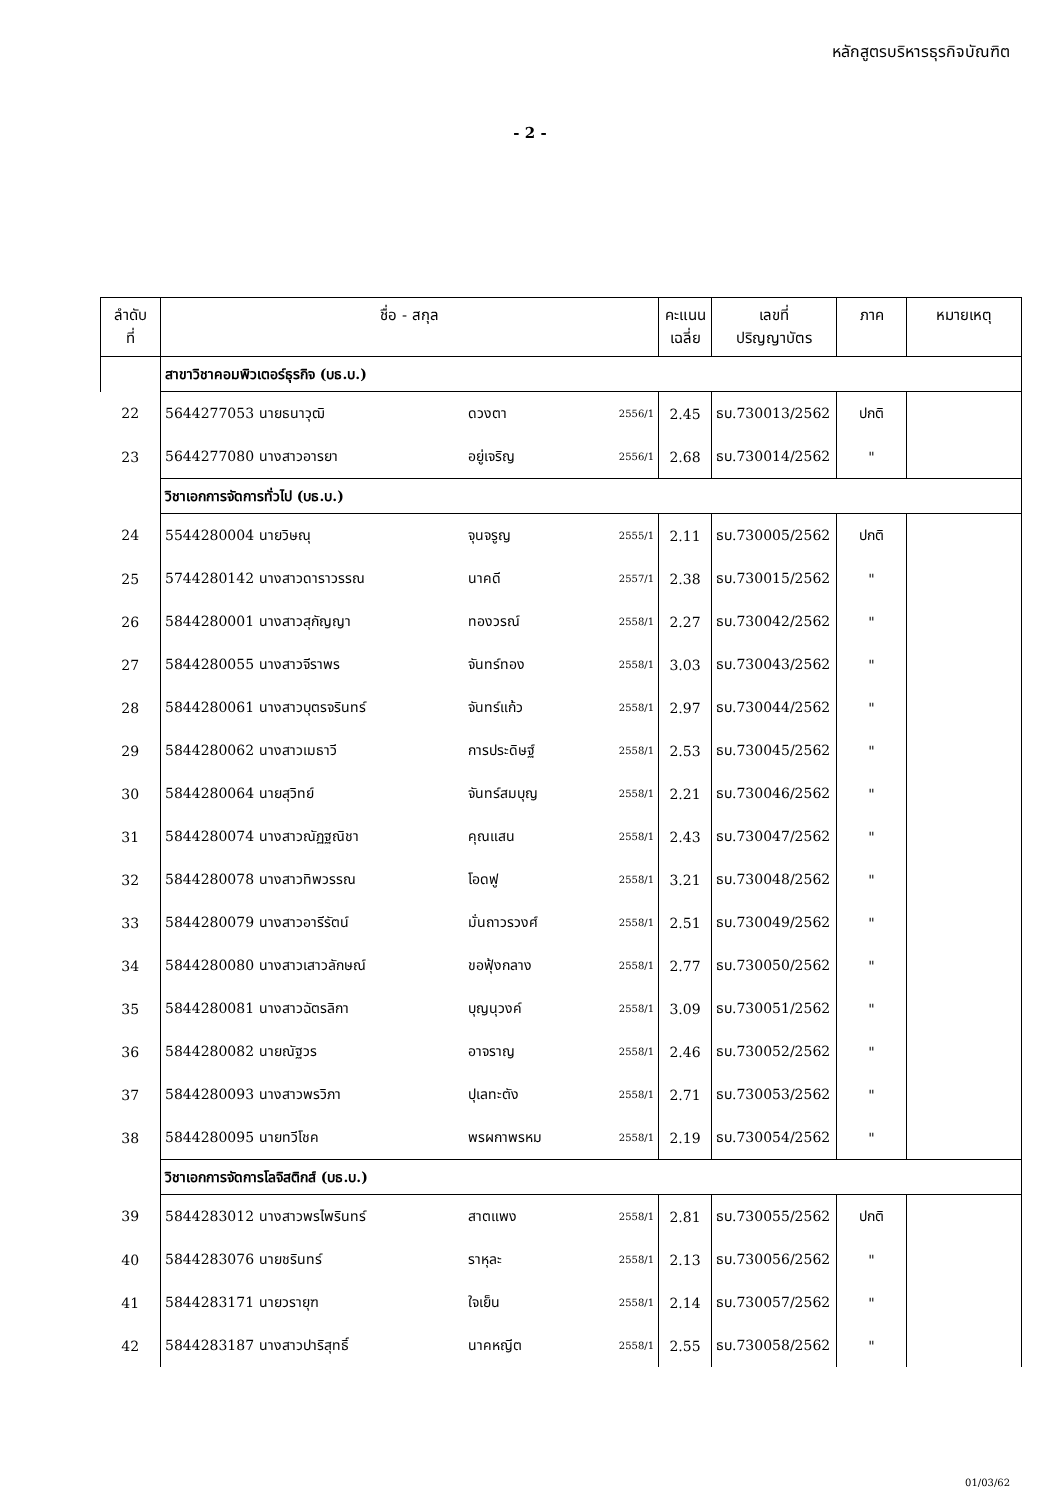หลักสูตรบริหารธุรกิจบัณฑิต
- 2 -
| ลำดับ ที่ | ชื่อ - สกุล | | | | คะแนน เฉลี่ย | เลขที่ ปริญญาบัตร | ภาค | หมายเหตุ |
| --- | --- | --- | --- | --- | --- | --- | --- | --- |
| | สาขาวิชาคอมพิวเตอร์ธุรกิจ (บธ.บ.) | | | | | | | |
| 22 | 5644277053 นายธนาวุฒิ | ดวงตา | | 2556/1 | 2.45 | ธบ.730013/2562 | ปกติ | |
| 23 | 5644277080 นางสาวอารยา | อยู่เจริญ | | 2556/1 | 2.68 | ธบ.730014/2562 | " | |
| | วิชาเอกการจัดการทั่วไป (บธ.บ.) | | | | | | | |
| 24 | 5544280004 นายวิษณุ | จุนจรูญ | | 2555/1 | 2.11 | ธบ.730005/2562 | ปกติ | |
| 25 | 5744280142 นางสาวดาราวรรณ | นาคดี | | 2557/1 | 2.38 | ธบ.730015/2562 | " | |
| 26 | 5844280001 นางสาวสุกัญญา | ทองวรณ์ | | 2558/1 | 2.27 | ธบ.730042/2562 | " | |
| 27 | 5844280055 นางสาวจีราพร | จันทร์ทอง | | 2558/1 | 3.03 | ธบ.730043/2562 | " | |
| 28 | 5844280061 นางสาวบุตรจรินทร์ | จันทร์แก้ว | | 2558/1 | 2.97 | ธบ.730044/2562 | " | |
| 29 | 5844280062 นางสาวเมธาวี | การประดิษฐ์ | | 2558/1 | 2.53 | ธบ.730045/2562 | " | |
| 30 | 5844280064 นายสุวิทย์ | จันทร์สมบุญ | | 2558/1 | 2.21 | ธบ.730046/2562 | " | |
| 31 | 5844280074 นางสาวณัฏฐณิชา | คุณแสน | | 2558/1 | 2.43 | ธบ.730047/2562 | " | |
| 32 | 5844280078 นางสาวทิพวรรณ | โอดฟู | | 2558/1 | 3.21 | ธบ.730048/2562 | " | |
| 33 | 5844280079 นางสาวอารีรัตน์ | มั่นถาวรวงศ์ | | 2558/1 | 2.51 | ธบ.730049/2562 | " | |
| 34 | 5844280080 นางสาวเสาวลักษณ์ | ขอฟุ้งกลาง | | 2558/1 | 2.77 | ธบ.730050/2562 | " | |
| 35 | 5844280081 นางสาวฉัตรลิกา | บุญนุวงค์ | | 2558/1 | 3.09 | ธบ.730051/2562 | " | |
| 36 | 5844280082 นายณัฐวร | อาจราญ | | 2558/1 | 2.46 | ธบ.730052/2562 | " | |
| 37 | 5844280093 นางสาวพรวิภา | ปุเลทะตัง | | 2558/1 | 2.71 | ธบ.730053/2562 | " | |
| 38 | 5844280095 นายทวีโชค | พรผกาพรหม | | 2558/1 | 2.19 | ธบ.730054/2562 | " | |
| | วิชาเอกการจัดการโลจิสติกส์ (บธ.บ.) | | | | | | | |
| 39 | 5844283012 นางสาวพรไพรินทร์ | สาตแพง | | 2558/1 | 2.81 | ธบ.730055/2562 | ปกติ | |
| 40 | 5844283076 นายชรินทร์ | ราหุละ | | 2558/1 | 2.13 | ธบ.730056/2562 | " | |
| 41 | 5844283171 นายวรายุฑ | ใจเย็น | | 2558/1 | 2.14 | ธบ.730057/2562 | " | |
| 42 | 5844283187 นางสาวปาริสุทธิ์ | นาคหญีต | | 2558/1 | 2.55 | ธบ.730058/2562 | " | |
01/03/62